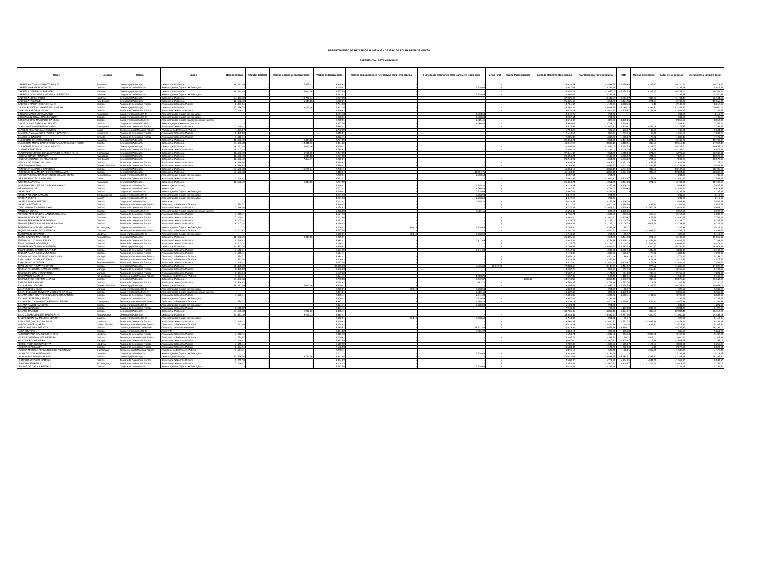DEPARTAMENTO DE RECURSOS HUMANOS - GESTÃO DE FOLHA DE PAGAMENTO
REFERÊNCIA: SETEMBRO/2023
| Nome | Lotação | Cargo | Função | Remuneração | Redutor Salarial | Outras verbas remuneratórias | Verbas indenizatórias | Outras remunerações retroativas e/ou temporárias | Função de Confiança e/ou Cargo em Comissão | Férias (1/3) | Abono Permanência | Total de Rendimentos Brutos | Contribuição Previdenciária | IRRF | Outros descontos | Total de Descontos | Rendimento Líquido Total |
| --- | --- | --- | --- | --- | --- | --- | --- | --- | --- | --- | --- | --- | --- | --- | --- | --- | --- |
| GABRIEL ANTONIO SCHMITT ROQUE | Paranavai | Defensor(a) Público(a) | Defensor(a) Público(a) | 18.132,49 | - | 7.857,41 | 2.948,63 | - | - | - | - | 28.938,53 | - 2.538,55 | - 5.459,89 | - 221,97 | - 8.220,41 | 20.718,12 |
| GABRIEL MORAIS MONTALDE | Curitiba | Cargo em Comissão 04-C | Assessor(a) dos Órgãos de Execução | - | - | - | 2.109,01 | - | 2.738,63 | - | - | 4.847,64 | - 231,69 | - | - | - 231,69 | 4.615,95 |
| GABRIELA GEBRAN SCHIRMER | Matinhos | Defensor(a) Público(a) | Defensor(a) Público(a) | 18.132,49 | - | 6.044,16 | 2.277,59 | - | - | - | - | 26.454,24 | - 1.051,05 | - 5.474,58 | - 221,97 | - 6.747,60 | 19.706,64 |
| GABRIELA GONCALVES MENDES DE FREITAS | Cianorte | Cargo em Comissão 04-C | Assessor(a) dos Órgãos de Execução | - | - | - | 2.063,41 | - | 2.738,63 | - | - | 4.802,04 | - 231,69 | - | - | - 231,69 | 4.570,35 |
| GABRIELA LOPES PINTO | Londrina | Defensor(a) Público(a) | Defensor(a) Público(a) | 24.873,10 | - | 10.778,34 | 2.277,59 | - | - | - | - | 37.929,03 | - 3.482,23 | - 7.961,57 | - 300,67 | - 11.744,47 | 26.184,56 |
| GABRIELA RUZZENE | Pato Branco | Defensor(a) Público(a) | Defensor(a) Público(a) | 18.132,49 | - | 6.044,16 | 2.229,01 | - | - | - | - | 26.405,66 | - 1.051,05 | - 5.474,58 | - 221,97 | - 6.747,60 | 19.658,06 |
| GABRIELE MARIA REZENDE BAHR | Curitiba | Analista da Defensoria Pública | Analista da Defensoria Publica | 8.007,34 | - | - | 2.744,03 | - | - | - | - | 10.751,37 | - 1.121,03 | - 1.008,78 | - 2,19 | - 2.132,00 | 8.619,37 |
| GILSON ROGERIO DUARTE DE OLIVEIRA | Curitiba | Defensor(a) Público(a) | Defensor(a) Público(a) | 27.636,78 | - | 9.212,26 | 5.543,20 | - | - | - | - | 42.392,24 | - 3.869,15 | - 8.080,24 | - 392,83 | - 12.342,22 | 30.050,02 |
| GIORDANA ARTIFON SILVA | Curitiba | Analista da Defensoria Pública | Analista da Defensoria Publica | 7.149,41 | - | - | 1.926,82 | - | - | - | - | 9.076,23 | - 1.000,92 | - 805,87 | - 132,68 | - 1.939,47 | 7.136,76 |
| GIOVANE MATHEUS CAMARGO | Paranaguá | Cargo em Comissão 04-C | Assessor(a) dos Órgãos de Execução | - | - | - | 1.611,33 | - | 2.738,63 | - | - | 4.349,96 | - 231,69 | - | - | - 231,69 | 4.118,27 |
| GIOVANNA NICOLAU DALLEDONNE | Curitiba | Cargo em Comissão 04-C | Assessor(a) dos Órgãos de Execução | - | - | - | 2.229,01 | - | 2.738,63 | - | - | 4.967,64 | - 231,69 | - | - | - 231,69 | 4.735,95 |
| GIOVANNI DINIZ MACHADO DA SILVA | Curitiba | Cargo em Comissão DAS-3 | Assessor(a) dos Órgãos da Administração Superior | - | - | - | 2.229,01 | - | 8.385,41 | - | - | 10.614,42 | - 876,96 | - 1.179,86 | - | - 2.056,82 | 8.557,60 |
| GIULIA OLEANI BATAGLINI BENATTI | Curitiba | Cargo em Comissão DAS-5 | Assessor(a) para Assuntos Jurídicos | - | - | - | 2.277,59 | - | 6.586,49 | - | - | 8.864,08 | - 748,02 | - 720,62 | - | - 1.468,64 | 7.395,44 |
| GLAUCIA DE OLIVEIRA MACHADO | Guarapuava | Analista da Defensoria Pública | Analista da Defensoria Publica | 7.149,41 | - | - | 2.384,41 | - | - | - | - | 9.533,82 | - 1.000,92 | - 805,87 | - 467,06 | - 2.273,85 | 7.259,97 |
| GLAUCIO EMANUEL MARCONDES | Castro | Técnico(a) da Defensoria Pública | Técnico(a) da Defensoria Publica | 4.003,67 | - | - | 1.749,59 | - | - | - | - | 5.753,26 | - 560,51 | - 146,07 | - 42,23 | - 748,81 | 5.004,45 |
| GRAZIELLA VALVASSORI PORTO RIBAS VOLPI | Umuarama | Analista da Defensoria Pública | Analista da Defensoria Publica | 6.326,92 | - | - | 2.816,61 | - | - | - | - | 9.143,53 | - 885,77 | - 611,36 | - 65,46 | - 1.562,59 | 7.580,94 |
| GRAZIELLE GANHAO | Cianorte | Analista da Defensoria Pública | Analista da Defensoria Publica | 7.149,41 | - | - | 1.856,41 | - | - | - | - | 9.005,82 | - 1.000,92 | - 805,87 | - 73,68 | - 1.880,47 | 7.125,35 |
| GUILHERME DE SOUSA REBELO | Paranavai | Defensor(a) Público(a) | Defensor(a) Público(a) | 18.132,49 | - | 6.044,16 | 2.277,59 | - | - | - | - | 26.454,24 | - 1.051,05 | - 5.474,58 | - 221,97 | - 6.747,60 | 19.706,64 |
| GUILHERME MONIZ BARRETO DE ARAGAO DAQUER FILHO | Curitiba | Defensor(a) Público(a) | Defensor(a) Público(a) | 27.636,78 | - | 10.041,36 | 2.334,82 | - | - | - | - | 40.012,96 | - 3.869,15 | - 8.412,51 | - 333,83 | - 12.615,49 | 27.397,47 |
| GUILHERME TONIN DO NASCIMENTO | Curitiba | Defensor(a) Público(a) | Defensor(a) Público(a) | 18.132,49 | - | 6.044,16 | 2.229,01 | - | - | - | - | 26.405,66 | - 1.051,05 | - 5.474,58 | - 221,97 | - 6.747,60 | 19.658,06 |
| GUNTHER FURTADO | Curitiba | Analista da Defensoria Pública | Analista da Defensoria Publica | 8.007,34 | - | - | 2.795,82 | - | - | - | - | 10.803,16 | - 1.121,03 | - 1.008,78 | - 2,19 | - 2.132,00 | 8.671,16 |
| GUSTAVO HENRIQUE GONCALVES DE ALMEIDA FILHO | Guarapuava | Defensor(a) Público(a) | Defensor(a) Público(a) | 18.132,49 | - | 6.931,29 | 2.277,59 | - | - | - | - | 27.341,37 | - 1.051,05 | - 5.718,54 | - 221,97 | - 6.991,56 | 20.349,81 |
| HELENA GRASSI FONTANA | Paranaguá | Defensor(a) Público(a) | Defensor(a) Público(a) | 18.132,49 | - | 6.044,16 | 2.277,59 | - | - | - | - | 26.454,24 | - 2.538,55 | - 5.065,52 | - 221,97 | - 7.826,04 | 18.628,20 |
| HELENA LEONARDI DE FRANCESCHI | Pato Branco | Defensor(a) Público(a) | Defensor(a) Público(a) | 18.132,49 | - | 7.857,41 | 2.229,01 | - | - | - | - | 28.218,91 | - 1.051,05 | - 5.973,22 | - 221,97 | - 7.246,24 | 20.972,67 |
| HELIO JOSE PEDRO MICULIS | Curitiba | Analista da Defensoria Pública | Analista da Defensoria Publica | 6.499,46 | - | - | 2.454,82 | - | - | - | - | 8.954,28 | - 909,92 | - 652,16 | - 67,18 | - 1.629,26 | 7.325,02 |
| HELLEN MAYSA PIVA | Cornélio Procópio | Analista da Defensoria Pública | Analista da Defensoria Publica | 6.326,92 | - | - | 1.856,41 | - | - | - | - | 8.183,33 | - 885,77 | - 611,36 | - 1.244,85 | - 2.741,98 | 5.441,35 |
| HENRIQUE CAMARGO CARDOSO | Curitiba | Defensor(a) Público(a) | Defensor(a) Público(a) | 27.636,78 | - | 11.975,94 | 2.240,41 | - | - | - | - | 41.853,13 | - 3.869,15 | - 8.944,52 | - 333,83 | - 13.147,50 | 28.705,63 |
| HENRIQUE DE ALMEIDA FREIRE GONCALVES | Curitiba | Defensor(a) Público(a) | Defensor(a) Público(a) | 27.636,78 | - | - | 2.412,57 | - | 11.054,71 | - | - | 41.104,06 | - 3.869,15 | - 8.691,18 | - 333,83 | - 12.894,16 | 28.209,90 |
| HEVELLYN EDUARDA FLORENCIO CUIMACHOVICZ | Ponta Grossa | Cargo em Comissão 04-C | Assessor(a) dos Órgãos de Execução | - | - | - | 2.229,01 | - | 2.738,63 | - | - | 4.967,64 | - 231,69 | - | - | - 231,69 | 4.735,95 |
| IARA BIASSIO TELLES BAUER | Castro | Analista da Defensoria Pública | Analista da Defensoria Publica | 7.149,41 | - | - | 2.312,41 | - | - | - | - | 9.461,82 | - 1.000,92 | - 805,87 | - 73,68 | - 1.880,47 | 7.581,35 |
| INGRID LIMA VIEIRA | Paranaguá | Defensor(a) Público(a) | Defensor(a) Público(a) | 18.132,49 | - | 6.044,16 | 2.277,59 | - | - | - | - | 26.454,24 | - 1.051,05 | - 5.474,58 | - 221,97 | - 6.747,60 | 19.706,64 |
| INGRID RODRIGUES DE CARVALHO BAIAO | Curitiba | Cargo em Comissão 02-C | Assessor(a) Jurídico(a) | - | - | - | 2.229,01 | - | 3.905,32 | - | - | 6.134,33 | - 372,66 | - 136,20 | - | - 508,86 | 5.625,47 |
| IRENA DIAS SILVA | Curitiba | Cargo em Comissão DAS-5 | Assessor(a) | - | - | - | 1.701,01 | - | 6.586,49 | - | - | 8.287,50 | - 748,02 | - 720,62 | - | - 1.468,64 | 6.818,86 |
| ISABEL RUIZ | Curitiba | Cargo em Comissão 04-C | Assessor(a) dos Órgãos de Execução | - | - | - | 2.229,01 | - | 2.738,63 | - | - | 4.967,64 | - 231,69 | - | - | - 231,69 | 4.735,95 |
| ISABELA ADHARA CANIATO | Jandaia do Sul | Cargo em Comissão 04-C | Assessor(a) dos Órgãos de Execução | - | - | - | 1.611,33 | - | 2.738,63 | - | - | 4.349,96 | - 231,69 | - | - | - 231,69 | 4.118,27 |
| ISABELA QUERO | Cambé | Cargo em Comissão 04-C | Assessor(a) dos Órgãos de Execução | - | - | - | 1.611,33 | - | 2.738,63 | - | - | 4.349,96 | - 231,69 | - | - | - 231,69 | 4.118,27 |
| ISABELA TONON FURTADO | Curitiba | Cargo em Comissão 02-C | Assistente | - | - | - | 2.133,01 | - | 3.905,32 | - | - | 6.038,33 | - 372,66 | - 136,20 | - | - 508,86 | 5.529,47 |
| ISABELLA BEZ MELO | Curitiba | Técnico(a) da Defensoria Pública | Técnico(a) da Defensoria Publica | 3.574,71 | - | - | 2.646,44 | - | - | - | - | 6.221,15 | - 500,46 | - 768,56 | - 37,94 | - 1.306,96 | 4.914,19 |
| ITALO MARINOT SANTOS LYRIO | Curitiba | Analista da Defensoria Pública | Analista da Defensoria Publica | 7.279,40 | - | - | 2.454,82 | - | - | - | - | 9.734,22 | - 1.019,12 | - 836,62 | - 1.970,48 | - 3.826,22 | 5.908,00 |
| IVANGELA CURRA | Curitiba | Cargo em Comissão DAS-3 | Assessor(a) dos Órgãos da Administração Superior | - | - | - | 3.268,00 | - | 8.385,41 | - | - | 11.653,41 | - 876,96 | - 1.179,86 | - | - 2.056,82 | 9.596,59 |
| IVONETE PEREIRA DOS SANTOS OLIVEIRA | Cascavel | Analista da Defensoria Pública | Analista da Defensoria Publica | 7.149,41 | - | - | 1.587,33 | - | - | - | - | 8.736,74 | - 1.000,92 | - 753,74 | - 698,84 | - 2.453,50 | 6.283,24 |
| JANAINA ALVES TEIXEIRA | Cascavel | Analista da Defensoria Pública | Analista da Defensoria Publica | 7.149,41 | - | - | 2.432,99 | - | - | - | - | 9.582,40 | - 1.000,92 | - 805,87 | - 73,68 | - 1.880,47 | 7.701,93 |
| JANAINA FERREIRA DOS SANTOS | Curitiba | Analista da Defensoria Pública | Analista da Defensoria Publica | 8.007,34 | - | - | 2.272,41 | - | - | - | - | 10.279,75 | - 1.121,03 | - 1.008,78 | - 2,19 | - 2.132,00 | 8.147,75 |
| JANAINE PRISCILA NUNES DOS SANTOS | Curitiba | Analista da Defensoria Pública | Analista da Defensoria Publica | 8.007,34 | - | - | 3.056,03 | - | - | - | - | 11.063,37 | - 1.121,03 | - 1.008,78 | - 609,15 | - 2.738,96 | 8.324,41 |
| JANDERSON MORORO WENNECK | Foz do Iguaçu | Cargo em Comissão 04-C | Assessor(a) dos Órgãos de Execução | - | - | - | 2.109,01 | 893,16 | 2.738,63 | - | - | 5.740,80 | - 231,69 | - 95,17 | - | - 326,86 | 5.413,94 |
| JAQUELINE GARAI DE QUADROS | Cascavel | Técnico(a) da Defensoria Pública | Técnico(a) da Defensoria Publica | 4.003,67 | - | - | 2.277,59 | - | - | - | - | 6.281,26 | - 560,51 | - 146,07 | - 1.092,51 | - 1.799,09 | 4.482,17 |
| JEAN PAULO SORANZO | Londrina | Cargo em Comissão 04-C | Assessor(a) dos Órgãos de Execução | - | - | - | 2.109,01 | 893,16 | 2.738,63 | - | - | 5.740,80 | - 231,69 | - 95,17 | - | - 326,86 | 5.413,94 |
| JEANE GAZARO MARTELLO | Ponta Grossa | Defensor(a) Público(a) | Defensor(a) Público(a) | 18.132,49 | - | 6.044,16 | 2.229,01 | - | - | - | - | 26.405,66 | - 1.051,05 | - 5.474,58 | - 221,97 | - 6.747,60 | 19.658,06 |
| JEFERSON LUIZ WANDERLEY | Curitiba | Analista da Defensoria Pública | Analista da Defensoria Publica | 5.549,92 | - | - | 2.384,41 | - | 2.911,03 | - | - | 10.845,36 | - 776,99 | - 1.228,13 | - 1.456,80 | - 3.461,92 | 7.383,44 |
| JEISA DAMARIS NOGUEIRA | Curitiba | Analista da Defensoria Pública | Analista da Defensoria Publica | 8.007,34 | - | - | 2.168,41 | - | - | - | - | 10.175,75 | - 1.121,03 | - 1.008,78 | - 1.566,30 | - 3.696,11 | 6.479,64 |
| JENIFFER BELTRAMIN SCHEFFER | Curitiba | Defensor(a) Público(a) | Defensor(a) Público(a) | 24.873,10 | - | - | 1.926,82 | - | - | - | - | 26.799,92 | - 3.482,23 | - 4.997,53 | - 300,67 | - 8.780,43 | 18.019,49 |
| JENIFFER DOS SANTOS BAPTISTA | Curitiba | Analista da Defensoria Pública | Analista da Defensoria Publica | 7.149,41 | - | - | 2.181,59 | - | 2.911,03 | - | - | 12.242,03 | - 1.000,92 | - 1.502,13 | - 1.338,05 | - 3.841,10 | 8.400,93 |
| JESSICA PAULA DA SILVA MENDES | Curitiba | Analista da Defensoria Pública | Analista da Defensoria Publica | 7.149,41 | - | - | 2.024,41 | - | - | - | - | 9.173,82 | - 1.000,92 | - 805,87 | - 73,68 | - 1.880,47 | 7.293,35 |
| JHONNY WILLIAM DE SOUZA AUGUSTO | Maringá | Técnico(a) da Defensoria Pública | Técnico(a) da Defensoria Publica | 3.574,71 | - | - | 2.384,41 | - | - | - | - | 5.959,12 | - 500,46 | - 86,61 | - 184,05 | - 771,12 | 5.188,00 |
| JOAO MARIO COSTA KIELTYKA | Curitiba | Técnico(a) da Defensoria Pública | Técnico(a) da Defensoria Publica | 2.522,70 | - | - | 2.406,82 | - | - | - | - | 4.929,52 | - 353,18 | - | - 61,19 | - 414,37 | 4.515,15 |
| JOAO PAULO HOWELER | Francisco Beltrão | Analista da Defensoria Pública | Analista da Defensoria Publica | 7.149,41 | - | - | 2.277,59 | - | - | - | - | 9.427,00 | - 1.000,92 | - 805,87 | - 73,68 | - 1.880,47 | 7.546,53 |
| JOAO VICTOR ROZATTI LONGHI | Curitiba | Defensor(a) Público(a) | Defensor(a) Público(a) | 22.385,79 | - | - | 32.605,23 | - | 7.835,03 | 10.072,60 | - | 72.898,65 | - 3.134,01 | - 8.464,52 | - 270,82 | - 11.869,35 | 61.029,30 |
| JOSE ANTONIO DOS SANTOS GOMES | Maringá | Analista da Defensoria Pública | Analista da Defensoria Publica | 6.326,92 | - | - | 2.576,03 | - | - | - | - | 8.902,95 | - 885,77 | - 611,36 | - 1.658,14 | - 3.155,27 | 5.747,68 |
| JOSE NILDO LINS DOS SANTOS | Maringá | Analista da Defensoria Pública | Analista da Defensoria Publica | 8.007,34 | - | - | 2.579,82 | - | - | - | - | 10.587,16 | - 1.121,03 | - 904,50 | - 739,97 | - 2.765,50 | 7.821,66 |
| JOSE PAULO DA CRUZ | Foz do Iguaçu | Técnico(a) da Defensoria Pública | Técnico(a) da Defensoria Publica | 3.574,71 | - | - | 2.384,41 | - | 1.698,26 | - | - | 7.657,38 | - 500,46 | - 419,91 | - 627,78 | - 1.548,15 | 6.109,23 |
| JOSIANE FRUET BETTINI LUPION | Curitiba | Defensor(a) Público(a) | Defensor(a) Público(a) | 27.636,78 | - | - | 2.740,00 | - | 9.672,87 | - | 3.869,15 | 43.918,80 | - 3.869,15 | - 9.375,19 | - 333,83 | - 13.578,17 | 30.340,63 |
| JOSLEI LAURA BIAVATI | Curitiba | Analista da Defensoria Pública | Analista da Defensoria Publica | 5.549,92 | - | - | 2.454,82 | - | 582,21 | - | - | 8.586,95 | - 776,99 | - 587,70 | - 2,19 | - 1.366,88 | 7.220,07 |
| JULIA ARPINI LIEVORE | Cornélio Procópio | Defensor(a) Público(a) | Defensor(a) Público(a) | 18.132,49 | - | 6.044,16 | 2.229,01 | - | - | - | - | 26.405,66 | - 1.051,05 | - 5.474,58 | - 221,97 | - 6.747,60 | 19.658,06 |
| JULIA ESTEVES SILVA | Maringá | Cargo em Comissão 04-C | Assessor(a) dos Órgãos de Execução | - | - | - | 2.229,01 | 893,16 | 2.738,63 | - | - | 5.860,80 | - 231,69 | - 95,17 | - | - 326,86 | 5.533,94 |
| JULIA HELENA DE OLIVEIRA MODESTO DA SILVA | Curitiba | Cargo em Comissão DAS-3 | Assessor(a) dos Órgãos da Administração Superior | - | - | - | 2.037,01 | - | 8.385,41 | - | - | 10.422,42 | - 876,96 | - 1.179,86 | - | - 2.056,82 | 8.365,60 |
| JULIANA BITENCOURT FERNANDES DOS SANTOS | Curitiba | Analista da Defensoria Pública | Analista da Defensoria Publica | 7.149,41 | - | - | 2.336,41 | - | 2.911,03 | - | - | 12.396,85 | - 1.000,92 | - 1.606,41 | - 1.101,67 | - 3.709,00 | 8.687,85 |
| JULIANA DE FREITAS ALVES | Curitiba | Cargo em Comissão 04-C | Assessor(a) dos Órgãos de Execução | - | - | - | 2.229,01 | - | 2.738,63 | - | - | 4.967,64 | - 231,69 | - | - | - 231,69 | 4.735,95 |
| JULIANA FALCAO MIRANDA FIDALGO RIBEIRO | Guarapuava | Técnico(a) da Defensoria Pública | Técnico(a) da Defensoria Publica | 3.574,71 | - | - | 2.997,21 | - | 1.698,26 | - | - | 8.270,18 | - 500,46 | - 419,91 | - 54,92 | - 975,29 | 7.294,89 |
| JULIANA XAVIER NARDINO | Curitiba | Cargo em Comissão 04-C | Assessor(a) dos Órgãos de Execução | - | - | - | 2.384,41 | - | 2.738,63 | - | - | 5.123,04 | - 231,69 | - | - | - 231,69 | 4.891,35 |
| JULIANO GESSELE | Curitiba | Analista da Defensoria Pública | Analista da Defensoria Publica | 5.549,92 | - | - | 2.384,41 | - | - | - | - | 7.934,33 | - 776,99 | - 427,60 | - 1.000,01 | - 2.204,60 | 5.729,73 |
| JULIANO MAROLD | Curitiba | Defensor(a) Público(a) | Defensor(a) Público(a) | 27.636,78 | - | 9.212,26 | 1.856,41 | - | - | - | - | 38.705,45 | - 3.869,15 | - 8.184,51 | - 333,83 | - 12.387,49 | 26.317,96 |
| JULIO CESAR DUAILIBE SALEM FILHO | Ponta Grossa | Defensor(a) Público(a) | Defensor(a) Público(a) | 24.873,10 | - | 8.291,03 | 2.384,41 | - | - | - | - | 35.548,54 | - 3.482,23 | - 7.277,56 | - 300,67 | - 11.060,46 | 24.488,08 |
| JUSCELINO POCAI MENDES JUNIOR | Cascavel | Cargo em Comissão 04-C | Assessor(a) dos Órgãos de Execução | - | - | - | 2.109,01 | 893,16 | 2.738,63 | - | - | 5.740,80 | - 231,69 | - 95,17 | - | - 326,86 | 5.413,94 |
| JUSCILENE GALDINO DA SILVA | Londrina | Analista da Defensoria Pública | Analista da Defensoria Publica | 7.149,41 | - | - | 2.430,82 | - | - | - | - | 9.580,23 | - 1.000,92 | - 753,74 | - 1.693,96 | - 3.448,62 | 6.131,61 |
| KAREN XAVIER SCARPIN | Campo Mourão | Técnico(a) da Defensoria Pública | Técnico(a) da Defensoria Publica | 3.163,46 | - | - | 2.454,82 | - | - | - | - | 5.618,28 | - 442,88 | - 39,26 | - 33,82 | - 515,96 | 5.102,32 |
| KAROLLYNE NASCIMENTO | Curitiba | Ouvidor(a) Geral da Defensoria | Ouvidor(a) Geral da Defensoria | - | - | - | 2.795,82 | - | 18.132,49 | - | - | 20.928,31 | - 876,96 | - 3.860,31 | - | - 4.737,27 | 16.191,04 |
| KATIA BRUNING | Curitiba | Cargo em Comissão 02-C | Assistente | - | - | - | 2.454,82 | - | 3.905,32 | - | - | 6.360,14 | - 372,66 | - 136,20 | - | - 508,86 | 5.851,28 |
| KATLIN NAYARA BIANCO MONTEIRO | Londrina | Analista da Defensoria Pública | Analista da Defensoria Publica | 7.149,41 | - | - | 2.015,33 | - | - | - | - | 9.164,74 | - 1.000,92 | - 753,74 | - 2.007,36 | - 3.762,02 | 5.402,72 |
| KELEN ROBERTA ALVES PEREIRA | Curitiba | Técnico(a) da Defensoria Pública | Técnico(a) da Defensoria Publica | 2.774,97 | - | - | 2.430,82 | - | - | - | - | 5.205,79 | - 388,50 | - 10,12 | - 502,01 | - 900,63 | 4.305,16 |
| KELLY DA ROCHA VIEIRA | Maringá | Analista da Defensoria Pública | Analista da Defensoria Publica | 7.149,41 | - | - | 1.917,59 | - | - | - | - | 9.067,00 | - 1.000,92 | - 805,87 | - 2,19 | - 1.808,98 | 7.258,02 |
| KEMELI RODRIGUES PIVETTA | Londrina | Analista da Defensoria Pública | Analista da Defensoria Publica | 7.149,41 | - | - | 2.109,59 | - | - | - | - | 9.259,00 | - 1.000,92 | - 805,87 | - 1.196,57 | - 3.003,36 | 6.255,64 |
| LARISSA ALAS MAYER | Curitiba | Analista da Defensoria Pública | Analista da Defensoria Publica | 8.007,34 | - | - | 2.576,03 | - | - | - | - | 10.583,37 | - 1.121,03 | - 956,64 | - 2,19 | - 2.079,86 | 8.503,51 |
| LARISSA MICHELE FERNANDES DE ASSUNCAO | Guarapuava | Técnico(a) da Defensoria Pública | Técnico(a) da Defensoria Publica | 3.574,71 | - | - | 2.240,41 | - | - | - | - | 5.815,12 | - 500,46 | - 86,61 | - 1.052,30 | - 1.639,37 | 4.175,75 |
| LAURA DE GOIS HARTMANN | Colombo | Cargo em Comissão 04-C | Assessor(a) dos Órgãos de Execução | - | - | - | 1.611,33 | - | 2.738,63 | - | - | 4.349,96 | - 231,69 | - | - | - 231,69 | 4.118,27 |
| LAURO GONDIM GUIMARAES | Curitiba | Defensor(a) Público(a) | Defensor(a) Público(a) | 27.636,78 | - | 9.212,26 | 3.823,65 | - | - | - | - | 40.672,69 | - 3.869,15 | - 8.184,51 | - 333,83 | - 12.387,49 | 28.285,20 |
| LEANDRO ANTONIO JIOMEKE | Curitiba | Analista da Defensoria Pública | Analista da Defensoria Publica | 5.045,38 | - | - | 2.454,82 | - | - | - | - | 7.500,20 | - 706,35 | - 324,55 | - 531,40 | - 1.562,30 | 5.937,90 |
| LEANDRO FERREIRA | Foz do Iguaçu | Analista da Defensoria Pública | Analista da Defensoria Publica | 7.149,41 | - | - | 3.104,03 | - | - | - | - | 10.253,44 | - 1.000,92 | - 805,87 | - 1.205,64 | - 3.012,43 | 7.241,01 |
| LEILANE DE CASSIA RIBEIRO | Curitiba | Cargo em Comissão 04-C | Assessor(a) dos Órgãos de Execução | - | - | - | 2.277,59 | - | 2.738,63 | - | - | 5.016,22 | - 231,69 | - | - | - 231,69 | 4.784,53 |